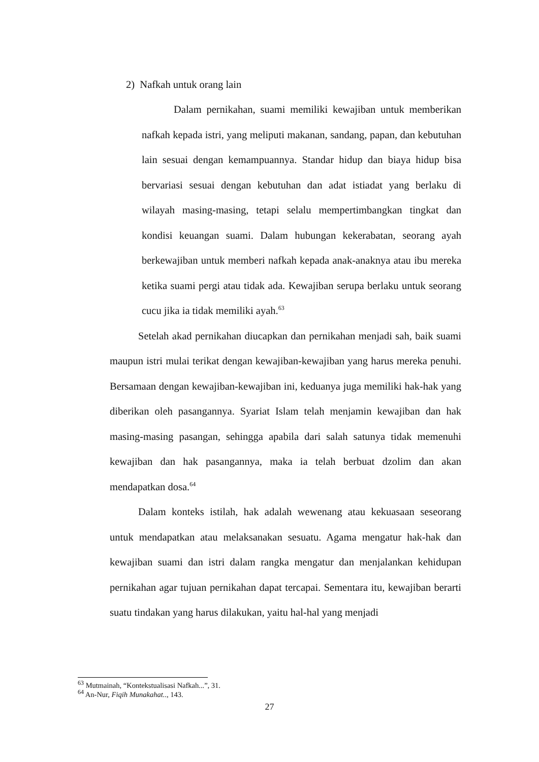2) Nafkah untuk orang lain
Dalam pernikahan, suami memiliki kewajiban untuk memberikan nafkah kepada istri, yang meliputi makanan, sandang, papan, dan kebutuhan lain sesuai dengan kemampuannya. Standar hidup dan biaya hidup bisa bervariasi sesuai dengan kebutuhan dan adat istiadat yang berlaku di wilayah masing-masing, tetapi selalu mempertimbangkan tingkat dan kondisi keuangan suami. Dalam hubungan kekerabatan, seorang ayah berkewajiban untuk memberi nafkah kepada anak-anaknya atau ibu mereka ketika suami pergi atau tidak ada. Kewajiban serupa berlaku untuk seorang cucu jika ia tidak memiliki ayah.<sup>63</sup>
Setelah akad pernikahan diucapkan dan pernikahan menjadi sah, baik suami maupun istri mulai terikat dengan kewajiban-kewajiban yang harus mereka penuhi. Bersamaan dengan kewajiban-kewajiban ini, keduanya juga memiliki hak-hak yang diberikan oleh pasangannya. Syariat Islam telah menjamin kewajiban dan hak masing-masing pasangan, sehingga apabila dari salah satunya tidak memenuhi kewajiban dan hak pasangannya, maka ia telah berbuat dzolim dan akan mendapatkan dosa.<sup>64</sup>
Dalam konteks istilah, hak adalah wewenang atau kekuasaan seseorang untuk mendapatkan atau melaksanakan sesuatu. Agama mengatur hak-hak dan kewajiban suami dan istri dalam rangka mengatur dan menjalankan kehidupan pernikahan agar tujuan pernikahan dapat tercapai. Sementara itu, kewajiban berarti suatu tindakan yang harus dilakukan, yaitu hal-hal yang menjadi
<sup>63</sup> Mutmainah, “Kontekstualisasi Nafkah...”, 31.
<sup>64</sup> An-Nur, Fiqih Munakahat.., 143.
27